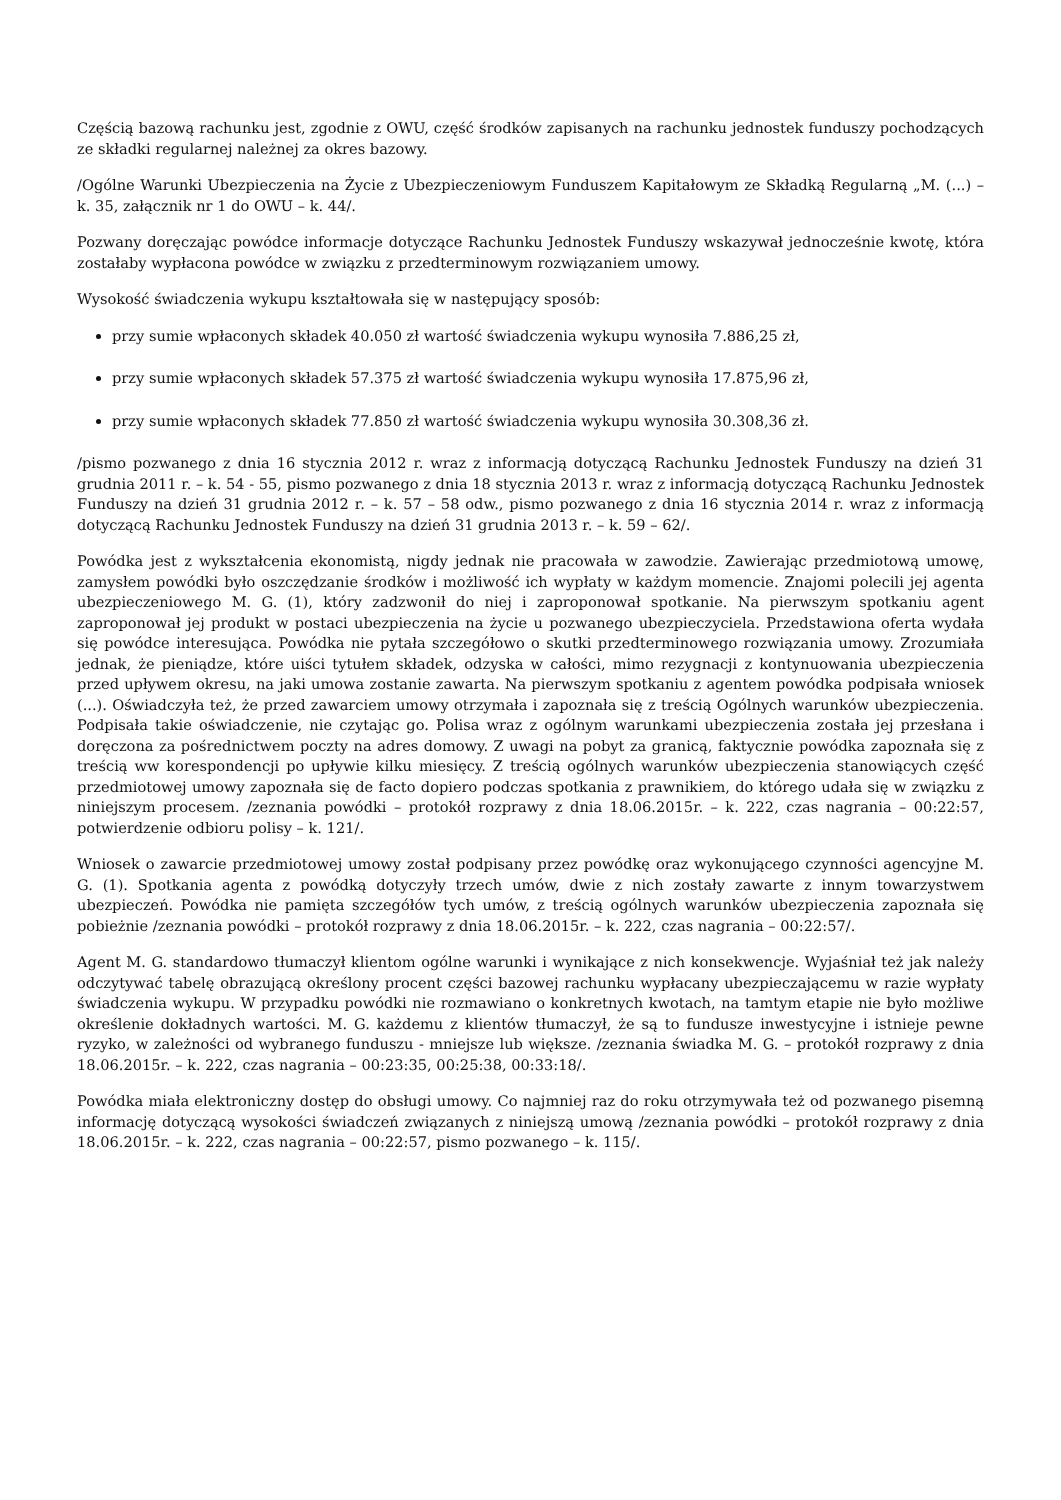Częścią bazową rachunku jest, zgodnie z OWU, część środków zapisanych na rachunku jednostek funduszy pochodzących ze składki regularnej należnej za okres bazowy.
/Ogólne Warunki Ubezpieczenia na Życie z Ubezpieczeniowym Funduszem Kapitałowym ze Składką Regularną „M. (...) – k. 35, załącznik nr 1 do OWU – k. 44/.
Pozwany doręczając powódce informacje dotyczące Rachunku Jednostek Funduszy wskazywał jednocześnie kwotę, która zostałaby wypłacona powódce w związku z przedterminowym rozwiązaniem umowy.
Wysokość świadczenia wykupu kształtowała się w następujący sposób:
przy sumie wpłaconych składek 40.050 zł wartość świadczenia wykupu wynosiła 7.886,25 zł,
przy sumie wpłaconych składek 57.375 zł wartość świadczenia wykupu wynosiła 17.875,96 zł,
przy sumie wpłaconych składek 77.850 zł wartość świadczenia wykupu wynosiła 30.308,36 zł.
/pismo pozwanego z dnia 16 stycznia 2012 r. wraz z informacją dotyczącą Rachunku Jednostek Funduszy na dzień 31 grudnia 2011 r. – k. 54 - 55, pismo pozwanego z dnia 18 stycznia 2013 r. wraz z informacją dotyczącą Rachunku Jednostek Funduszy na dzień 31 grudnia 2012 r. – k. 57 – 58 odw., pismo pozwanego z dnia 16 stycznia 2014 r. wraz z informacją dotyczącą Rachunku Jednostek Funduszy na dzień 31 grudnia 2013 r. – k. 59 – 62/.
Powódka jest z wykształcenia ekonomistą, nigdy jednak nie pracowała w zawodzie. Zawierając przedmiotową umowę, zamysłem powódki było oszczędzanie środków i możliwość ich wypłaty w każdym momencie. Znajomi polecili jej agenta ubezpieczeniowego M. G. (1), który zadzwonił do niej i zaproponował spotkanie. Na pierwszym spotkaniu agent zaproponował jej produkt w postaci ubezpieczenia na życie u pozwanego ubezpieczyciela. Przedstawiona oferta wydała się powódce interesująca. Powódka nie pytała szczegółowo o skutki przedterminowego rozwiązania umowy. Zrozumiała jednak, że pieniądze, które uiści tytułem składek, odzyska w całości, mimo rezygnacji z kontynuowania ubezpieczenia przed upływem okresu, na jaki umowa zostanie zawarta. Na pierwszym spotkaniu z agentem powódka podpisała wniosek (...). Oświadczyła też, że przed zawarciem umowy otrzymała i zapoznała się z treścią Ogólnych warunków ubezpieczenia. Podpisała takie oświadczenie, nie czytając go. Polisa wraz z ogólnym warunkami ubezpieczenia została jej przesłana i doręczona za pośrednictwem poczty na adres domowy. Z uwagi na pobyt za granicą, faktycznie powódka zapoznała się z treścią ww korespondencji po upływie kilku miesięcy. Z treścią ogólnych warunków ubezpieczenia stanowiących część przedmiotowej umowy zapoznała się de facto dopiero podczas spotkania z prawnikiem, do którego udała się w związku z niniejszym procesem. /zeznania powódki – protokół rozprawy z dnia 18.06.2015r. – k. 222, czas nagrania – 00:22:57, potwierdzenie odbioru polisy – k. 121/.
Wniosek o zawarcie przedmiotowej umowy został podpisany przez powódkę oraz wykonującego czynności agencyjne M. G. (1). Spotkania agenta z powódką dotyczyły trzech umów, dwie z nich zostały zawarte z innym towarzystwem ubezpieczeń. Powódka nie pamięta szczegółów tych umów, z treścią ogólnych warunków ubezpieczenia zapoznała się pobieżnie /zeznania powódki – protokół rozprawy z dnia 18.06.2015r. – k. 222, czas nagrania – 00:22:57/.
Agent M. G. standardowo tłumaczył klientom ogólne warunki i wynikające z nich konsekwencje. Wyjaśniał też jak należy odczytywać tabelę obrazującą określony procent części bazowej rachunku wypłacany ubezpieczającemu w razie wypłaty świadczenia wykupu. W przypadku powódki nie rozmawiano o konkretnych kwotach, na tamtym etapie nie było możliwe określenie dokładnych wartości. M. G. każdemu z klientów tłumaczył, że są to fundusze inwestycyjne i istnieje pewne ryzyko, w zależności od wybranego funduszu - mniejsze lub większe. /zeznania świadka M. G. – protokół rozprawy z dnia 18.06.2015r. – k. 222, czas nagrania – 00:23:35, 00:25:38, 00:33:18/.
Powódka miała elektroniczny dostęp do obsługi umowy. Co najmniej raz do roku otrzymywała też od pozwanego pisemną informację dotyczącą wysokości świadczeń związanych z niniejszą umową /zeznania powódki – protokół rozprawy z dnia 18.06.2015r. – k. 222, czas nagrania – 00:22:57, pismo pozwanego – k. 115/.